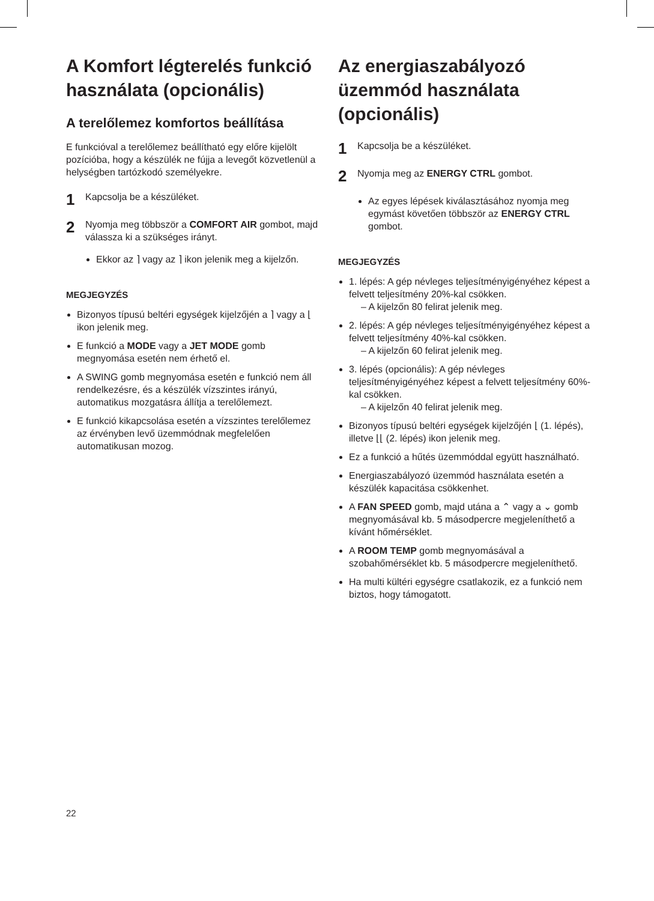A Komfort légterelés funkció használata (opcionális)
A terelőlemez komfortos beállítása
E funkcióval a terelőlemez beállítható egy előre kijelölt pozícióba, hogy a készülék ne fújja a levegőt közvetlenül a helységben tartózkodó személyekre.
1 Kapcsolja be a készüléket.
2 Nyomja meg többször a COMFORT AIR gombot, majd válassza ki a szükséges irányt.
Ekkor az ⌉ vagy az ⌉ ikon jelenik meg a kijelzőn.
MEGJEGYZÉS
Bizonyos típusú beltéri egységek kijelzőjén a ⌉ vagy a ⌊ ikon jelenik meg.
E funkció a MODE vagy a JET MODE gomb megnyomása esetén nem érhető el.
A SWING gomb megnyomása esetén e funkció nem áll rendelkezésre, és a készülék vízszintes irányú, automatikus mozgatásra állítja a terelőlemezt.
E funkció kikapcsolása esetén a vízszintes terelőlemez az érvényben levő üzemmódnak megfelelően automatikusan mozog.
Az energiaszabályozó üzemmód használata (opcionális)
1 Kapcsolja be a készüléket.
2 Nyomja meg az ENERGY CTRL gombot.
Az egyes lépések kiválasztásához nyomja meg egymást követően többször az ENERGY CTRL gombot.
MEGJEGYZÉS
1. lépés: A gép névleges teljesítményigényéhez képest a felvett teljesítmény 20%-kal csökken.
– A kijelzőn 80 felirat jelenik meg.
2. lépés: A gép névleges teljesítményigényéhez képest a felvett teljesítmény 40%-kal csökken.
– A kijelzőn 60 felirat jelenik meg.
3. lépés (opcionális): A gép névleges teljesítményigényéhez képest a felvett teljesítmény 60%-kal csökken.
– A kijelzőn 40 felirat jelenik meg.
Bizonyos típusú beltéri egységek kijelzőjén ⌊ (1. lépés), illetve ⌊⌊ (2. lépés) ikon jelenik meg.
Ez a funkció a hűtés üzemmóddal együtt használható.
Energiaszabályozó üzemmód használata esetén a készülék kapacitása csökkenhet.
A FAN SPEED gomb, majd utána a ⌃ vagy a ⌄ gomb megnyomásával kb. 5 másodpercre megjeleníthető a kívánt hőmérséklet.
A ROOM TEMP gomb megnyomásával a szobahőmérséklet kb. 5 másodpercre megjeleníthető.
Ha multi kültéri egységre csatlakozik, ez a funkció nem biztos, hogy támogatott.
22